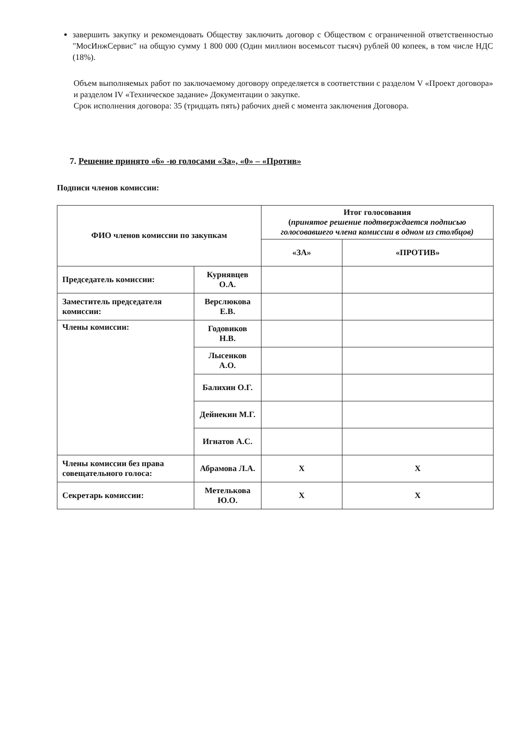завершить закупку и рекомендовать Обществу заключить договор с Обществом с ограниченной ответственностью "МосИнжСервис" на общую сумму 1 800 000 (Один миллион восемьсот тысяч) рублей 00 копеек, в том числе НДС (18%).
Объем выполняемых работ по заключаемому договору определяется в соответствии с разделом V «Проект договора» и разделом IV «Техническое задание» Документации о закупке.
Срок исполнения договора: 35 (тридцать пять) рабочих дней с момента заключения Договора.
7. Решение принято «6» -ю голосами «За», «0» – «Против»
Подписи членов комиссии:
| ФИО членов комиссии по закупкам | | Итог голосования ( принятое решение подтверждается подписью голосовавшего члена комиссии в одном из столбцов) | |
| --- | --- | --- | --- |
| | | «ЗА» | «ПРОТИВ» |
| Председатель комиссии: | Курнявцев О.А. | | |
| Заместитель председателя комиссии: | Верслюкова Е.В. | | |
| Члены комиссии: | Годовиков Н.В. | | |
| | Лысенков А.О. | | |
| | Балихин О.Г. | | |
| | Дейнекин М.Г. | | |
| | Игнатов А.С. | | |
| Члены комиссии без права совещательного голоса: | Абрамова Л.А. | Х | Х |
| Секретарь комиссии: | Метелькова Ю.О. | Х | Х |